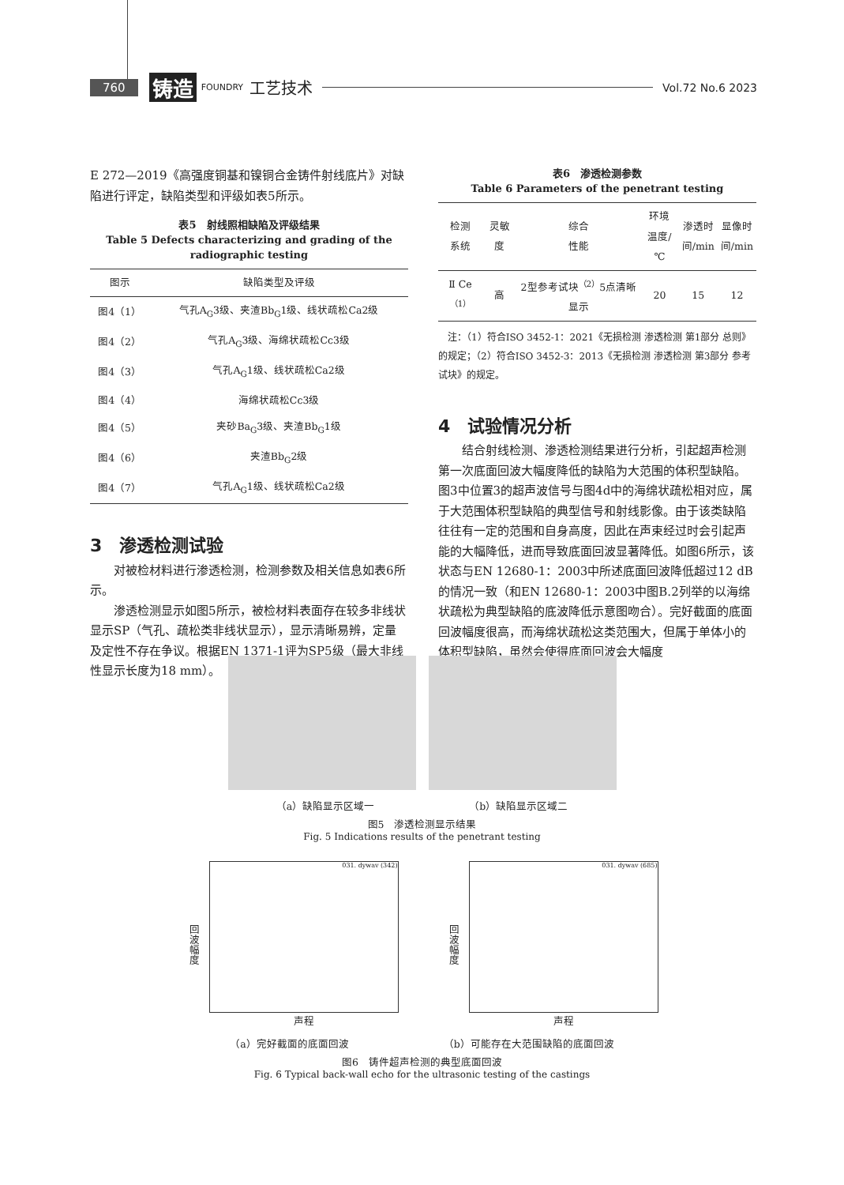760 铸造 FOUNDRY 工艺技术 Vol.72 No.6 2023
E 272—2019《高强度铜基和镍铜合金铸件射线底片》对缺陷进行评定，缺陷类型和评级如表5所示。
表5　射线照相缺陷及评级结果
Table 5 Defects characterizing and grading of the radiographic testing
| 图示 | 缺陷类型及评级 |
| --- | --- |
| 图4（1） | 气孔A<sub>G</sub>3级、夹渣Bb<sub>G</sub>1级、线状疏松Ca2级 |
| 图4（2） | 气孔A<sub>G</sub>3级、海绵状疏松Cc3级 |
| 图4（3） | 气孔A<sub>G</sub>1级、线状疏松Ca2级 |
| 图4（4） | 海绵状疏松Cc3级 |
| 图4（5） | 夹砂Ba<sub>G</sub>3级、夹渣Bb<sub>G</sub>1级 |
| 图4（6） | 夹渣Bb<sub>G</sub>2级 |
| 图4（7） | 气孔A<sub>G</sub>1级、线状疏松Ca2级 |
3　渗透检测试验
对被检材料进行渗透检测，检测参数及相关信息如表6所示。
渗透检测显示如图5所示，被检材料表面存在较多非线状显示SP（气孔、疏松类非线状显示），显示清晰易辨，定量及定性不存在争议。根据EN 1371-1评为SP5级（最大非线性显示长度为18 mm）。
表6　渗透检测参数
Table 6 Parameters of the penetrant testing
| 检测 系统 | 灵敏度 | 综合 性能 | 环境 温度/℃ | 渗透时 间/min | 显像时 间/min |
| --- | --- | --- | --- | --- | --- |
| Ⅱ Ce<sup>（1）</sup> | 高 | 2型参考试块<sup>（2）</sup>5点清晰显示 | 20 | 15 | 12 |
　注：（1）符合ISO 3452-1：2021《无损检测 渗透检测 第1部分 总则》的规定；（2）符合ISO 3452-3：2013《无损检测 渗透检测 第3部分 参考试块》的规定。
4　试验情况分析
结合射线检测、渗透检测结果进行分析，引起超声检测第一次底面回波大幅度降低的缺陷为大范围的体积型缺陷。图3中位置3的超声波信号与图4d中的海绵状疏松相对应，属于大范围体积型缺陷的典型信号和射线影像。由于该类缺陷往往有一定的范围和自身高度，因此在声束经过时会引起声能的大幅降低，进而导致底面回波显著降低。如图6所示，该状态与EN 12680-1：2003中所述底面回波降低超过12 dB的情况一致（和EN 12680-1：2003中图B.2列举的以海绵状疏松为典型缺陷的底波降低示意图吻合）。完好截面的底面回波幅度很高，而海绵状疏松这类范围大，但属于单体小的体积型缺陷，虽然会使得底面回波会大幅度
（a）缺陷显示区域一 （b）缺陷显示区域二
图5　渗透检测显示结果
Fig. 5 Indications results of the penetrant testing
回波幅度
031. dywav (342)
声程
回波幅度
031. dywav (685)
声程
（a）完好截面的底面回波 （b）可能存在大范围缺陷的底面回波
图6　铸件超声检测的典型底面回波
Fig. 6 Typical back-wall echo for the ultrasonic testing of the castings